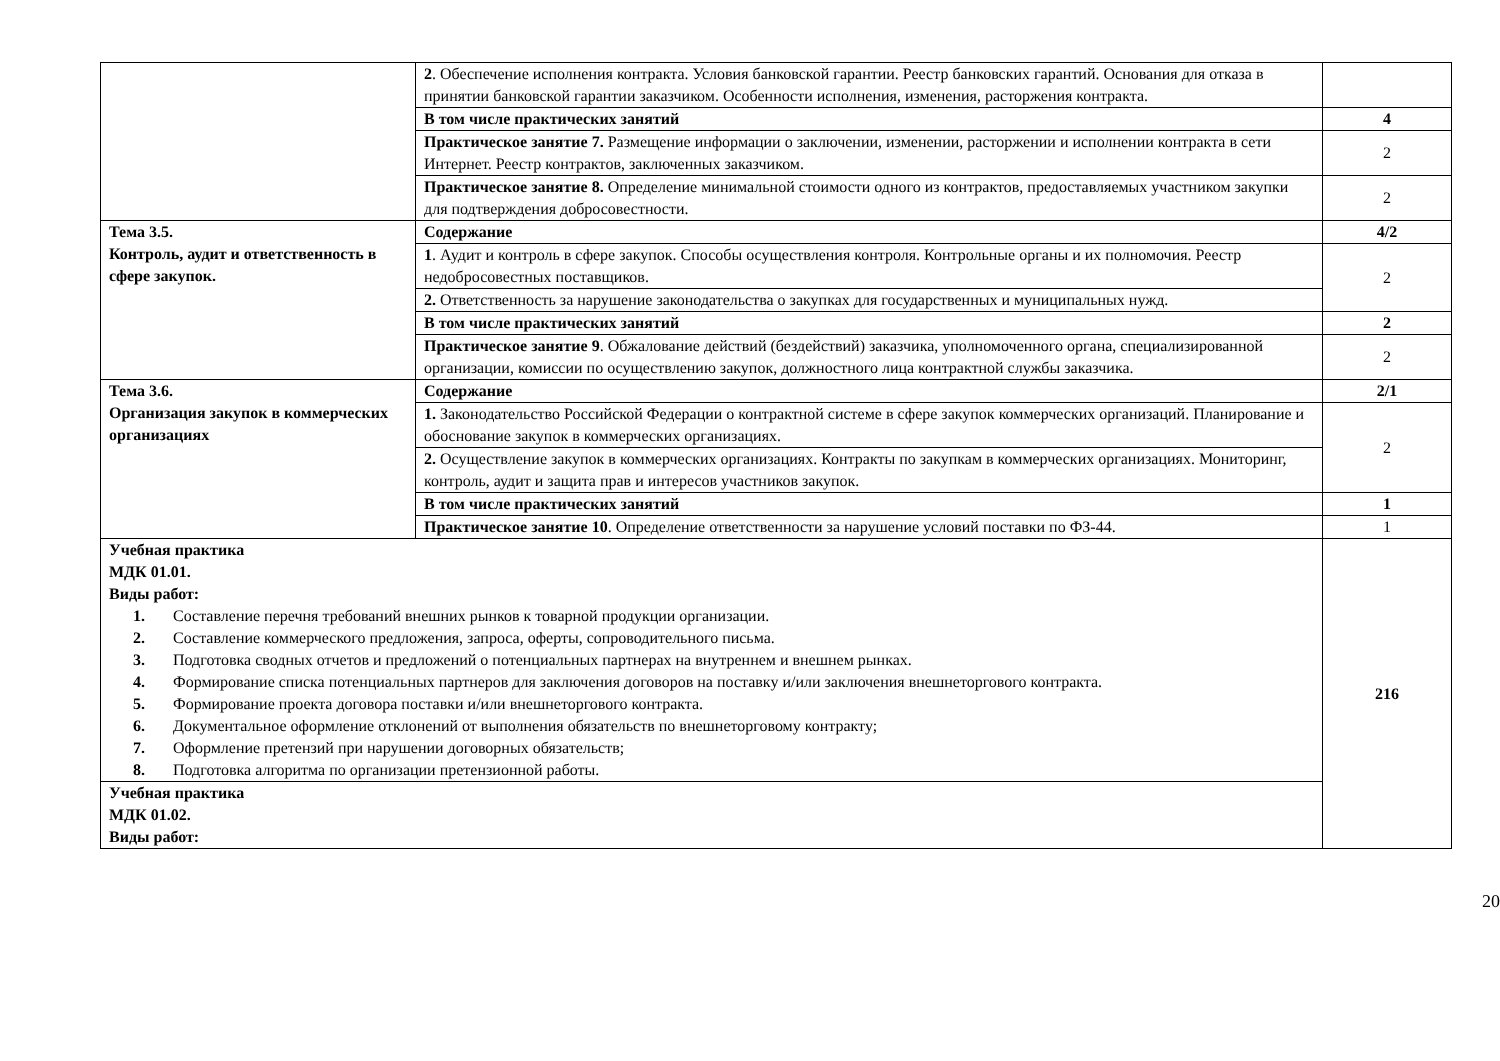| | 2 . Обеспечение исполнения контракта. Условия банковской гарантии. Реестр банковских гарантий. Основания для отказа в принятии банковской гарантии заказчиком. Особенности исполнения, изменения, расторжения контракта. | |
| | В том числе практических занятий | 4 |
| | Практическое занятие 7. Размещение информации о заключении, изменении, расторжении и исполнении контракта в сети Интернет. Реестр контрактов, заключенных заказчиком. | 2 |
| | Практическое занятие 8. Определение минимальной стоимости одного из контрактов, предоставляемых участником закупки для подтверждения добросовестности. | 2 |
| Тема 3.5. Контроль, аудит и ответственность в сфере закупок. | Содержание | 4/2 |
| | 1 . Аудит и контроль в сфере закупок. Способы осуществления контроля. Контрольные органы и их полномочия. Реестр недобросовестных поставщиков. | 2 |
| | 2. Ответственность за нарушение законодательства о закупках для государственных и муниципальных нужд. | |
| | В том числе практических занятий | 2 |
| | Практическое занятие 9 . Обжалование действий (бездействий) заказчика, уполномоченного органа, специализированной организации, комиссии по осуществлению закупок, должностного лица контрактной службы заказчика. | 2 |
| Тема 3.6. Организация закупок в коммерческих организациях | Содержание | 2/1 |
| | 1. Законодательство Российской Федерации о контрактной системе в сфере закупок коммерческих организаций. Планирование и обоснование закупок в коммерческих организациях. | 2 |
| | 2. Осуществление закупок в коммерческих организациях. Контракты по закупкам в коммерческих организациях. Мониторинг, контроль, аудит и защита прав и интересов участников закупок. | |
| | В том числе практических занятий | 1 |
| | Практическое занятие 10 . Определение ответственности за нарушение условий поставки по ФЗ-44. | 1 |
| Учебная практика МДК 01.01. Виды работ: 1. Составление перечня требований внешних рынков к товарной продукции организации. 2. Составление коммерческого предложения, запроса, оферты, сопроводительного письма. 3. Подготовка сводных отчетов и предложений о потенциальных партнерах на внутреннем и внешнем рынках. 4. Формирование списка потенциальных партнеров для заключения договоров на поставку и/или заключения внешнеторгового контракта. 5. Формирование проекта договора поставки и/или внешнеторгового контракта. 6. Документальное оформление отклонений от выполнения обязательств по внешнеторговому контракту; 7. Оформление претензий при нарушении договорных обязательств; 8. Подготовка алгоритма по организации претензионной работы. | | 216 |
| Учебная практика МДК 01.02. Виды работ: | | |
20